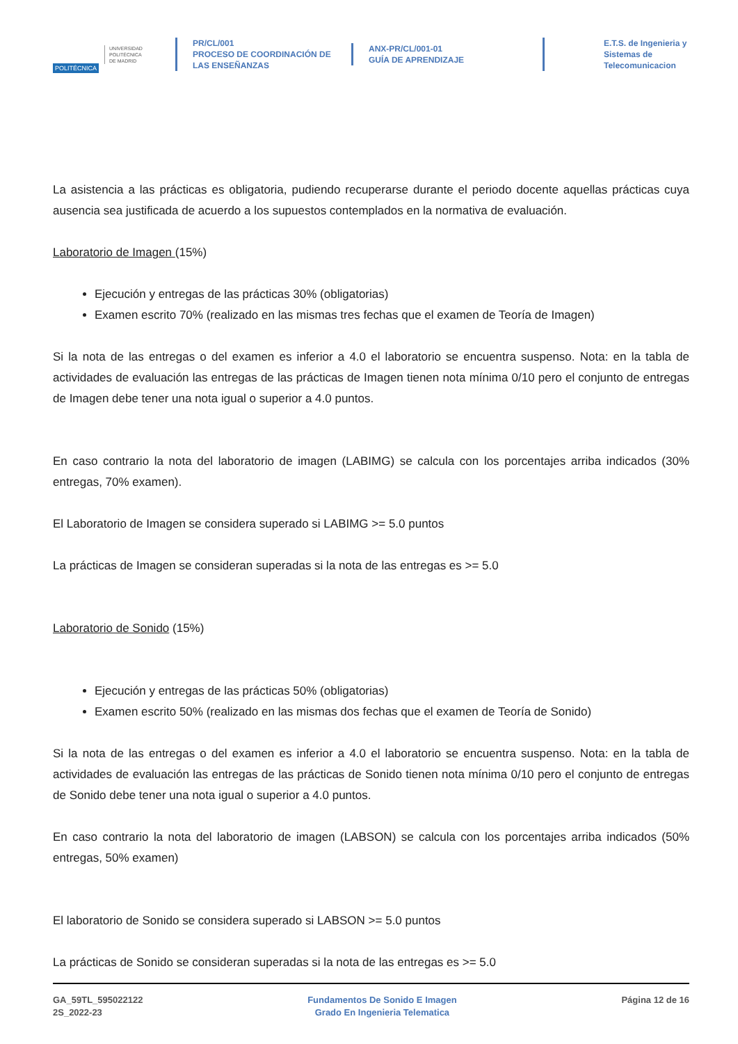POLITÉCNICA
UNIVERSIDAD
POLITÉCNICA
DE MADRID
PR/CL/001
PROCESO DE COORDINACIÓN DE
LAS ENSEÑANZAS
ANX-PR/CL/001-01
GUÍA DE APRENDIZAJE
E.T.S. de Ingenieria y
Sistemas de
Telecomunicacion
La asistencia a las prácticas es obligatoria, pudiendo recuperarse durante el periodo docente aquellas prácticas cuya ausencia sea justificada de acuerdo a los supuestos contemplados en la normativa de evaluación.
Laboratorio de Imagen (15%)
Ejecución y entregas de las prácticas 30% (obligatorias)
Examen escrito 70% (realizado en las mismas tres fechas que el examen de Teoría de Imagen)
Si la nota de las entregas o del examen es inferior a 4.0 el laboratorio se encuentra suspenso. Nota: en la tabla de actividades de evaluación las entregas de las prácticas de Imagen tienen nota mínima 0/10 pero el conjunto de entregas de Imagen debe tener una nota igual o superior a 4.0 puntos.
En caso contrario la nota del laboratorio de imagen (LABIMG) se calcula con los porcentajes arriba indicados (30% entregas, 70% examen).
El Laboratorio de Imagen se considera superado si LABIMG >= 5.0 puntos
La prácticas de Imagen se consideran superadas si la nota de las entregas es >= 5.0
Laboratorio de Sonido (15%)
Ejecución y entregas de las prácticas 50% (obligatorias)
Examen escrito 50% (realizado en las mismas dos fechas que el examen de Teoría de Sonido)
Si la nota de las entregas o del examen es inferior a 4.0 el laboratorio se encuentra suspenso. Nota: en la tabla de actividades de evaluación las entregas de las prácticas de Sonido tienen nota mínima 0/10 pero el conjunto de entregas de Sonido debe tener una nota igual o superior a 4.0 puntos.
En caso contrario la nota del laboratorio de imagen (LABSON) se calcula con los porcentajes arriba indicados (50% entregas, 50% examen)
El laboratorio de Sonido se considera superado si LABSON >= 5.0 puntos
La prácticas de Sonido se consideran superadas si la nota de las entregas es >= 5.0
GA_59TL_595022122
2S_2022-23
Fundamentos De Sonido E Imagen
Grado En Ingenieria Telematica
Página 12 de 16